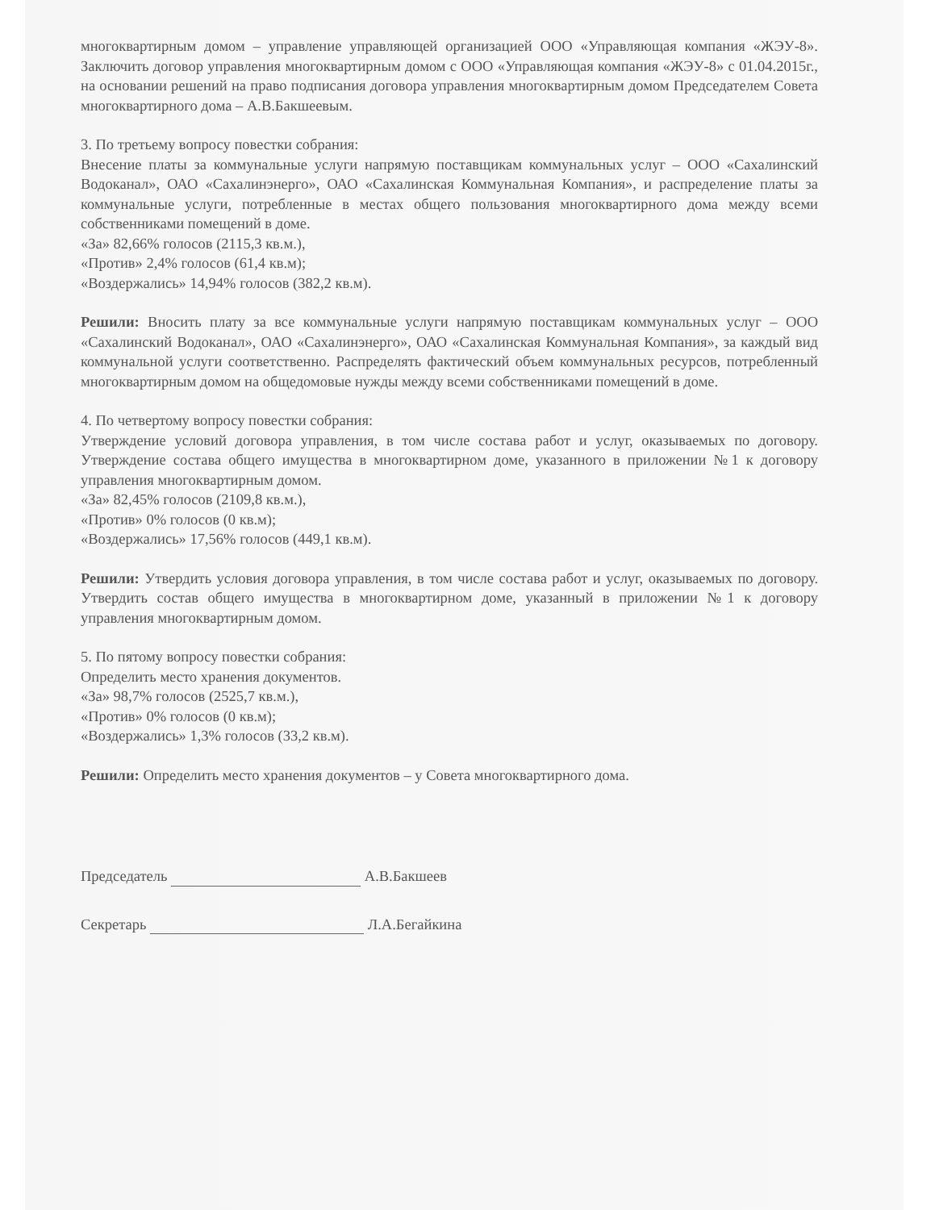многоквартирным домом – управление управляющей организацией ООО «Управляющая компания «ЖЭУ-8». Заключить договор управления многоквартирным домом с ООО «Управляющая компания «ЖЭУ-8» с 01.04.2015г., на основании решений на право подписания договора управления многоквартирным домом Председателем Совета многоквартирного дома – А.В.Бакшеевым.
3. По третьему вопросу повестки собрания:
Внесение платы за коммунальные услуги напрямую поставщикам коммунальных услуг – ООО «Сахалинский Водоканал», ОАО «Сахалинэнерго», ОАО «Сахалинская Коммунальная Компания», и распределение платы за коммунальные услуги, потребленные в местах общего пользования многоквартирного дома между всеми собственниками помещений в доме.
«За» 82,66% голосов (2115,3 кв.м.),
«Против» 2,4% голосов (61,4 кв.м);
«Воздержались» 14,94% голосов (382,2 кв.м).
Решили: Вносить плату за все коммунальные услуги напрямую поставщикам коммунальных услуг – ООО «Сахалинский Водоканал», ОАО «Сахалинэнерго», ОАО «Сахалинская Коммунальная Компания», за каждый вид коммунальной услуги соответственно. Распределять фактический объем коммунальных ресурсов, потребленный многоквартирным домом на общедомовые нужды между всеми собственниками помещений в доме.
4. По четвертому вопросу повестки собрания:
Утверждение условий договора управления, в том числе состава работ и услуг, оказываемых по договору. Утверждение состава общего имущества в многоквартирном доме, указанного в приложении №1 к договору управления многоквартирным домом.
«За» 82,45% голосов (2109,8 кв.м.),
«Против» 0% голосов (0 кв.м);
«Воздержались» 17,56% голосов (449,1 кв.м).
Решили: Утвердить условия договора управления, в том числе состава работ и услуг, оказываемых по договору. Утвердить состав общего имущества в многоквартирном доме, указанный в приложении №1 к договору управления многоквартирным домом.
5. По пятому вопросу повестки собрания:
Определить место хранения документов.
«За» 98,7% голосов (2525,7 кв.м.),
«Против» 0% голосов (0 кв.м);
«Воздержались» 1,3% голосов (33,2 кв.м).
Решили: Определить место хранения документов – у Совета многоквартирного дома.
Председатель А.В.Бакшеев
Секретарь Л.А.Бегайкина